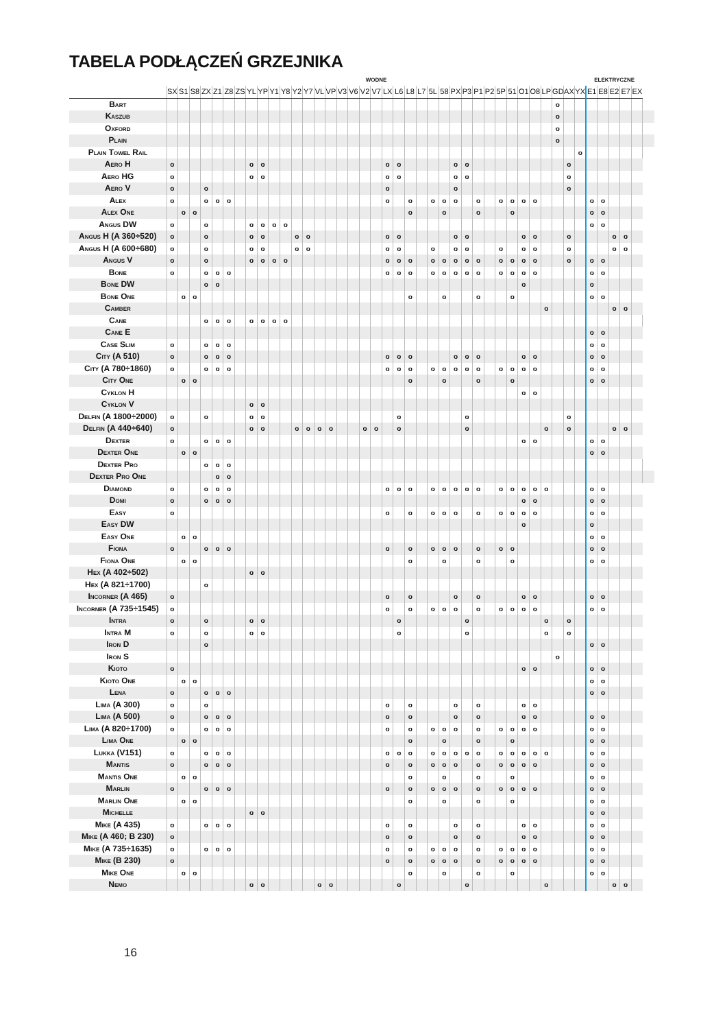TABELA PODŁĄCZEŃ GRZEJNIKA
| | WODNE | | | | | | | | | | | | | | | | | | | | | | | | | | | | | | | | | | | | | ELEKTRYCZNE | | | | | |
| --- | --- | --- | --- | --- | --- | --- | --- | --- | --- | --- | --- | --- | --- | --- | --- | --- | --- | --- | --- | --- | --- | --- | --- | --- | --- | --- | --- | --- | --- | --- | --- | --- | --- | --- | --- | --- | --- | --- | --- | --- | --- | --- | --- |
| | SX | S1 | S8 | ZX | Z1 | Z8 | ZS | YL | YP | Y1 | Y8 | Y2 | Y7 | VL | VP | V3 | V6 | V2 | V7 | LX | L6 | L8 | L7 | 5L | 58 | PX | P3 | P1 | P2 | 5P | 51 | O1 | O8 | LP | GD | AX | YX | E1 | E8 | E2 | E7 | EX | |
| Bart | | | | | | | | | | | | | | | | | | | | | | | | | | | | | | | | | | | o | | | | | | | | |
| Kaszub | | | | | | | | | | | | | | | | | | | | | | | | | | | | | | | | | | | o | | | | | | | | |
| Oxford | | | | | | | | | | | | | | | | | | | | | | | | | | | | | | | | | | | o | | | | | | | | |
| Plain | | | | | | | | | | | | | | | | | | | | | | | | | | | | | | | | | | | o | | | | | | | | |
| Plain Towel Rail | | | | | | | | | | | | | | | | | | | | | | | | | | | | | | | | | | | | | o | | | | | | |
| Aero H | o | | | | | | | o | o | | | | | | | | | | | o | o | | | | | o | o | | | | | | | | | o | | | | | | | |
| Aero HG | o | | | | | | | o | o | | | | | | | | | | | o | o | | | | | o | o | | | | | | | | | o | | | | | | | |
| Aero V | o | | | o | | | | | | | | | | | | | | | | o | | | | | | o | | | | | | | | | | o | | | | | | | |
| Alex | o | | | o | o | o | | | | | | | | | | | | | | o | | o | | o | o | o | | o | | o | o | o | o | | | | | o | o | | | | |
| Alex One | | o | o | | | | | | | | | | | | | | | | | | | o | | | o | | | o | | | o | | | | | | | o | o | | | | |
| Angus DW | o | | | o | | | | o | o | o | o | | | | | | | | | | | | | | | | | | | | | | | | | | | o | o | | | | |
| Angus H (A 360÷520) | o | | | o | | | | o | o | | | o | o | | | | | | | o | o | | | | | o | o | | | | | o | o | | | o | | | | o | o | | |
| Angus H (A 600÷680) | o | | | o | | | | o | o | | | o | o | | | | | | | o | o | | | o | | o | o | | | o | | o | o | | | o | | | | o | o | | |
| Angus V | o | | | o | | | | o | o | o | o | | | | | | | | | o | o | o | | o | o | o | o | o | | o | o | o | o | | | o | | o | o | | | | |
| Bone | o | | | o | o | o | | | | | | | | | | | | | | o | o | o | | o | o | o | o | o | | o | o | o | o | | | | | o | o | | | | |
| Bone DW | | | | o | o | | | | | | | | | | | | | | | | | | | | | | | | | | | o | | | | | | o | | | | | |
| Bone One | | o | o | | | | | | | | | | | | | | | | | | | o | | | o | | | o | | | o | | | | | | | o | o | | | | |
| Camber | | | | | | | | | | | | | | | | | | | | | | | | | | | | | | | | | | o | | | | | | o | o | | |
| Cane | | | | o | o | o | | o | o | o | o | | | | | | | | | | | | | | | | | | | | | | | | | | | | | | | | |
| Cane E | | | | | | | | | | | | | | | | | | | | | | | | | | | | | | | | | | | | | | o | o | | | | |
| Case Slim | o | | | o | o | o | | | | | | | | | | | | | | | | | | | | | | | | | | | | | | | | o | o | | | | |
| City (A 510) | o | | | o | o | o | | | | | | | | | | | | | | o | o | o | | | | o | o | o | | | | o | o | | | | | o | o | | | | |
| City (A 780÷1860) | o | | | o | o | o | | | | | | | | | | | | | | o | o | o | | o | o | o | o | o | | o | o | o | o | | | | | o | o | | | | |
| City One | | o | o | | | | | | | | | | | | | | | | | | | o | | | o | | | o | | | o | | | | | | | o | o | | | | |
| Cyklon H | | | | | | | | | | | | | | | | | | | | | | | | | | | | | | | | o | o | | | | | | | | | | |
| Cyklon V | | | | | | | | o | o | | | | | | | | | | | | | | | | | | | | | | | | | | | | | | | | | | |
| Delfin (A 1800÷2000) | o | | | o | | | | o | o | | | | | | | | | | | | o | | | | | | o | | | | | | | | | o | | | | | | | |
| Delfin (A 440÷640) | o | | | | | | | o | o | | | o | o | o | o | | | o | o | | o | | | | | | o | | | | | | | o | | o | | | | o | o | | |
| Dexter | o | | | o | o | o | | | | | | | | | | | | | | | | | | | | | | | | | | o | o | | | | | o | o | | | | |
| Dexter One | | o | o | | | | | | | | | | | | | | | | | | | | | | | | | | | | | | | | | | | o | o | | | | |
| Dexter Pro | | | | o | o | o | | | | | | | | | | | | | | | | | | | | | | | | | | | | | | | | | | | | | |
| Dexter Pro One | | | | | o | o | | | | | | | | | | | | | | | | | | | | | | | | | | | | | | | | | | | | | |
| Diamond | o | | | o | o | o | | | | | | | | | | | | | | o | o | o | | o | o | o | o | o | | o | o | o | o | o | | | | o | o | | | | |
| Domi | o | | | o | o | o | | | | | | | | | | | | | | | | | | | | | | | | | | o | o | | | | | o | o | | | | |
| Easy | o | | | | | | | | | | | | | | | | | | | o | | o | | o | o | o | | o | | o | o | o | o | | | | | o | o | | | | |
| Easy DW | | | | | | | | | | | | | | | | | | | | | | | | | | | | | | | | o | | | | | | o | | | | | |
| Easy One | | o | o | | | | | | | | | | | | | | | | | | | | | | | | | | | | | | | | | | | o | o | | | | |
| Fiona | o | | | o | o | o | | | | | | | | | | | | | | o | | o | | o | o | o | | o | | o | o | | | | | | | o | o | | | | |
| Fiona One | | o | o | | | | | | | | | | | | | | | | | | | o | | | o | | | o | | | o | | | | | | | o | o | | | | |
| Hex (A 402÷502) | | | | | | | | o | o | | | | | | | | | | | | | | | | | | | | | | | | | | | | | | | | | | |
| Hex (A 821÷1700) | | | | o | | | | | | | | | | | | | | | | | | | | | | | | | | | | | | | | | | | | | | | |
| Incorner (A 465) | o | | | | | | | | | | | | | | | | | | | o | | o | | | | o | | o | | | | o | o | | | | | o | o | | | | |
| Incorner (A 735÷1545) | o | | | | | | | | | | | | | | | | | | | o | | o | | o | o | o | | o | | o | o | o | o | | | | | o | o | | | | |
| Intra | o | | | o | | | | o | o | | | | | | | | | | | | o | | | | | | o | | | | | | | o | | o | | | | | | | |
| Intra M | o | | | o | | | | o | o | | | | | | | | | | | | o | | | | | | o | | | | | | | o | | o | | | | | | | |
| Iron D | | | | o | | | | | | | | | | | | | | | | | | | | | | | | | | | | | | | | | | o | o | | | | |
| Iron S | | | | | | | | | | | | | | | | | | | | | | | | | | | | | | | | | | | o | | | | | | | | |
| Kioto | o | | | | | | | | | | | | | | | | | | | | | | | | | | | | | | | o | o | | | | | o | o | | | | |
| Kioto One | | o | o | | | | | | | | | | | | | | | | | | | | | | | | | | | | | | | | | | | o | o | | | | |
| Lena | o | | | o | o | o | | | | | | | | | | | | | | | | | | | | | | | | | | | | | | | | o | o | | | | |
| Lima (A 300) | o | | | o | | | | | | | | | | | | | | | | o | | o | | | | o | | o | | | | o | o | | | | | | | | | | |
| Lima (A 500) | o | | | o | o | o | | | | | | | | | | | | | | o | | o | | | | o | | o | | | | o | o | | | | | o | o | | | | |
| Lima (A 820÷1700) | o | | | o | o | o | | | | | | | | | | | | | | o | | o | | o | o | o | | o | | o | o | o | o | | | | | o | o | | | | |
| Lima One | | o | o | | | | | | | | | | | | | | | | | | | o | | | o | | | o | | | o | | | | | | | o | o | | | | |
| Lukka (V151) | o | | | o | o | o | | | | | | | | | | | | | | o | o | o | | o | o | o | o | o | | o | o | o | o | o | | | | o | o | | | | |
| Mantis | o | | | o | o | o | | | | | | | | | | | | | | o | | o | | o | o | o | | o | | o | o | o | o | | | | | o | o | | | | |
| Mantis One | | o | o | | | | | | | | | | | | | | | | | | | o | | | o | | | o | | | o | | | | | | | o | o | | | | |
| Marlin | o | | | o | o | o | | | | | | | | | | | | | | o | | o | | o | o | o | | o | | o | o | o | o | | | | | o | o | | | | |
| Marlin One | | o | o | | | | | | | | | | | | | | | | | | | o | | | o | | | o | | | o | | | | | | | o | o | | | | |
| Michelle | | | | | | | | o | o | | | | | | | | | | | | | | | | | | | | | | | | | | | | | o | o | | | | |
| Mike (A 435) | o | | | o | o | o | | | | | | | | | | | | | | o | | o | | | | o | | o | | | | o | o | | | | | o | o | | | | |
| Mike (A 460; B 230) | o | | | | | | | | | | | | | | | | | | | o | | o | | | | o | | o | | | | o | o | | | | | o | o | | | | |
| Mike (A 735÷1635) | o | | | o | o | o | | | | | | | | | | | | | | o | | o | | o | o | o | | o | | o | o | o | o | | | | | o | o | | | | |
| Mike (B 230) | o | | | | | | | | | | | | | | | | | | | o | | o | | o | o | o | | o | | o | o | o | o | | | | | o | o | | | | |
| Mike One | | o | o | | | | | | | | | | | | | | | | | | | o | | | o | | | o | | | o | | | | | | | o | o | | | | |
| Nemo | | | | | | | | o | o | | | | | o | o | | | | | | o | | | | | | o | | | | | | | o | | | | | | o | o | | |
16